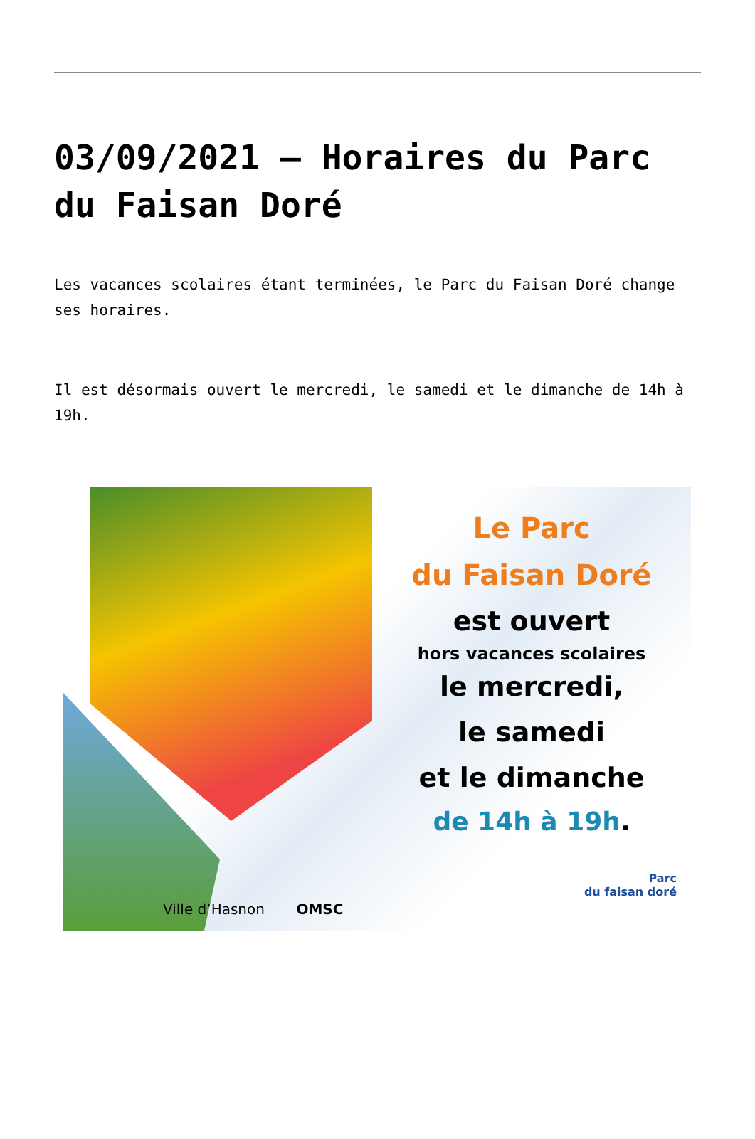03/09/2021 – Horaires du Parc du Faisan Doré
Les vacances scolaires étant terminées, le Parc du Faisan Doré change ses horaires.
Il est désormais ouvert le mercredi, le samedi et le dimanche de 14h à 19h.
Ville d’Hasnon OMSC
Le Parc
du Faisan Doré
est ouvert
hors vacances scolaires
le mercredi,
le samedi
et le dimanche
de 14h à 19h.
Parc
du faisan doré